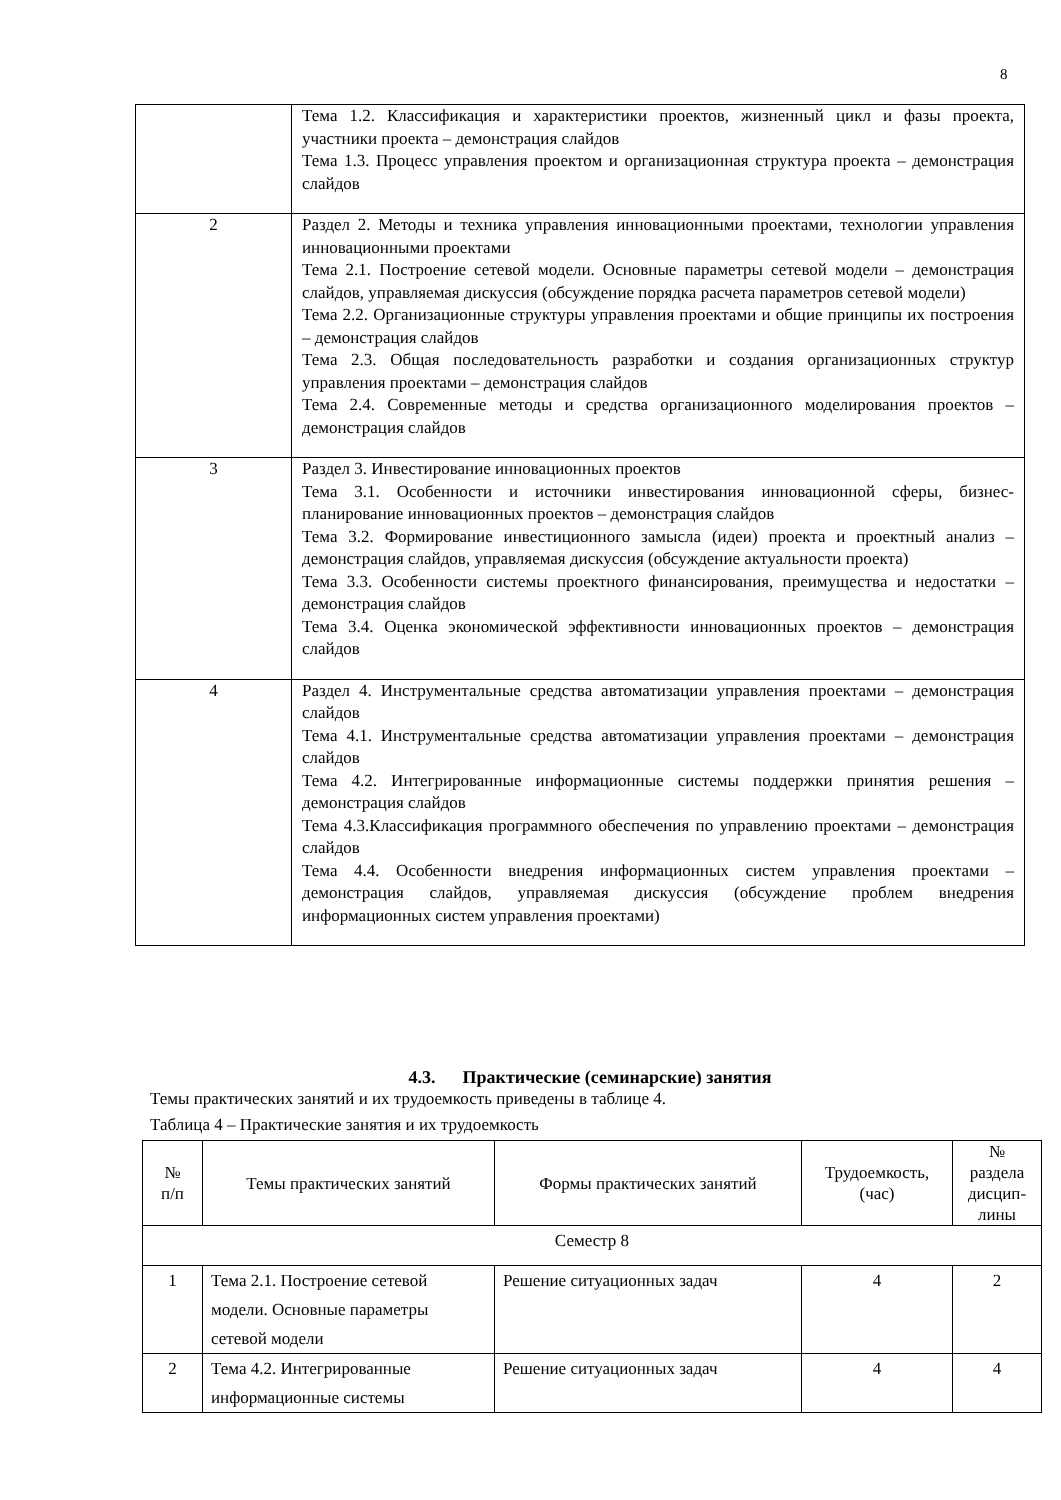8
| | Тема 1.2. Классификация и характеристики проектов, жизненный цикл и фазы проекта, участники проекта – демонстрация слайдов Тема 1.3. Процесс управления проектом и организационная структура проекта – демонстрация слайдов |
| 2 | Раздел 2. Методы и техника управления инновационными проектами, технологии управления инновационными проектами Тема 2.1. Построение сетевой модели. Основные параметры сетевой модели – демонстрация слайдов, управляемая дискуссия (обсуждение порядка расчета параметров сетевой модели) Тема 2.2. Организационные структуры управления проектами и общие принципы их построения – демонстрация слайдов Тема 2.3. Общая последовательность разработки и создания организационных структур управления проектами – демонстрация слайдов Тема 2.4. Современные методы и средства организационного моделирования проектов – демонстрация слайдов |
| 3 | Раздел 3. Инвестирование инновационных проектов Тема 3.1. Особенности и источники инвестирования инновационной сферы, бизнес-планирование инновационных проектов – демонстрация слайдов Тема 3.2. Формирование инвестиционного замысла (идеи) проекта и проектный анализ – демонстрация слайдов, управляемая дискуссия (обсуждение актуальности проекта) Тема 3.3. Особенности системы проектного финансирования, преимущества и недостатки – демонстрация слайдов Тема 3.4. Оценка экономической эффективности инновационных проектов – демонстрация слайдов |
| 4 | Раздел 4. Инструментальные средства автоматизации управления проектами – демонстрация слайдов Тема 4.1. Инструментальные средства автоматизации управления проектами – демонстрация слайдов Тема 4.2. Интегрированные информационные системы поддержки принятия решения – демонстрация слайдов Тема 4.3.Классификация программного обеспечения по управлению проектами – демонстрация слайдов Тема 4.4. Особенности внедрения информационных систем управления проектами – демонстрация слайдов, управляемая дискуссия (обсуждение проблем внедрения информационных систем управления проектами) |
4.3. Практические (семинарские) занятия
Темы практических занятий и их трудоемкость приведены в таблице 4.
Таблица 4 – Практические занятия и их трудоемкость
| № п/п | Темы практических занятий | Формы практических занятий | Трудоемкость, (час) | № раздела дисцип- лины |
| --- | --- | --- | --- | --- |
| Семестр 8 | | | | |
| 1 | Тема 2.1. Построение сетевой модели. Основные параметры сетевой модели | Решение ситуационных задач | 4 | 2 |
| 2 | Тема 4.2. Интегрированные информационные системы | Решение ситуационных задач | 4 | 4 |